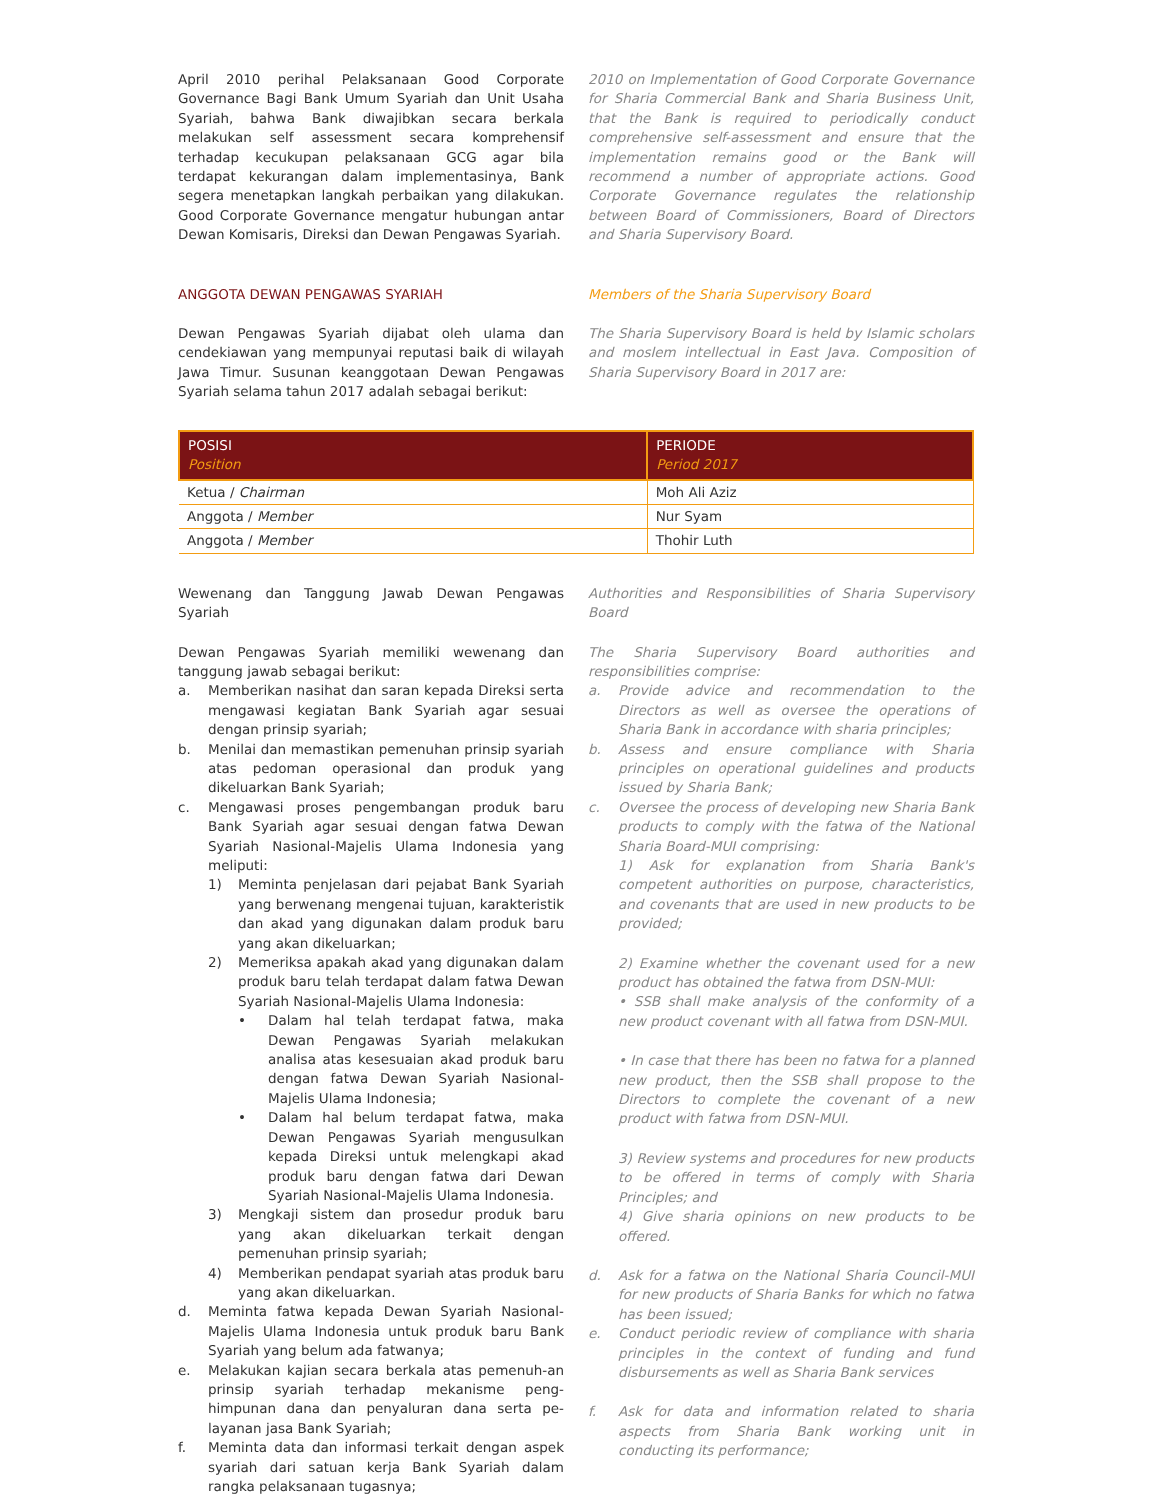April 2010 perihal Pelaksanaan Good Corporate Governance Bagi Bank Umum Syariah dan Unit Usaha Syariah, bahwa Bank diwajibkan secara berkala melakukan self assessment secara komprehensif terhadap kecukupan pelaksanaan GCG agar bila terdapat kekurangan dalam implementasinya, Bank segera menetapkan langkah perbaikan yang dilakukan. Good Corporate Governance mengatur hubungan antar Dewan Komisaris, Direksi dan Dewan Pengawas Syariah.
ANGGOTA DEWAN PENGAWAS SYARIAH
Dewan Pengawas Syariah dijabat oleh ulama dan cendekiawan yang mempunyai reputasi baik di wilayah Jawa Timur. Susunan keanggotaan Dewan Pengawas Syariah selama tahun 2017 adalah sebagai berikut:
2010 on Implementation of Good Corporate Governance for Sharia Commercial Bank and Sharia Business Unit, that the Bank is required to periodically conduct comprehensive self-assessment and ensure that the implementation remains good or the Bank will recommend a number of appropriate actions. Good Corporate Governance regulates the relationship between Board of Commissioners, Board of Directors and Sharia Supervisory Board.
Members of the Sharia Supervisory Board
The Sharia Supervisory Board is held by Islamic scholars and moslem intellectual in East Java. Composition of Sharia Supervisory Board in 2017 are:
| POSISI Position | PERIODE Period 2017 |
| --- | --- |
| Ketua / Chairman | Moh Ali Aziz |
| Anggota / Member | Nur Syam |
| Anggota / Member | Thohir Luth |
Wewenang dan Tanggung Jawab Dewan Pengawas Syariah
Dewan Pengawas Syariah memiliki wewenang dan tanggung jawab sebagai berikut:
a. Memberikan nasihat dan saran kepada Direksi serta mengawasi kegiatan Bank Syariah agar sesuai dengan prinsip syariah;
b. Menilai dan memastikan pemenuhan prinsip syariah atas pedoman operasional dan produk yang dikeluarkan Bank Syariah;
c. Mengawasi proses pengembangan produk baru Bank Syariah agar sesuai dengan fatwa Dewan Syariah Nasional-Majelis Ulama Indonesia yang meliputi:
1) Meminta penjelasan dari pejabat Bank Syariah yang berwenang mengenai tujuan, karakteristik dan akad yang digunakan dalam produk baru yang akan dikeluarkan;
2) Memeriksa apakah akad yang digunakan dalam produk baru telah terdapat dalam fatwa Dewan Syariah Nasional-Majelis Ulama Indonesia:
• Dalam hal telah terdapat fatwa, maka Dewan Pengawas Syariah melakukan analisa atas kesesuaian akad produk baru dengan fatwa Dewan Syariah Nasional-Majelis Ulama Indonesia;
• Dalam hal belum terdapat fatwa, maka Dewan Pengawas Syariah mengusulkan kepada Direksi untuk melengkapi akad produk baru dengan fatwa dari Dewan Syariah Nasional-Majelis Ulama Indonesia.
3) Mengkaji sistem dan prosedur produk baru yang akan dikeluarkan terkait dengan pemenuhan prinsip syariah;
4) Memberikan pendapat syariah atas produk baru yang akan dikeluarkan.
d. Meminta fatwa kepada Dewan Syariah Nasional-Majelis Ulama Indonesia untuk produk baru Bank Syariah yang belum ada fatwanya;
e. Melakukan kajian secara berkala atas pemenuh-an prinsip syariah terhadap mekanisme peng- himpunan dana dan penyaluran dana serta pe- layanan jasa Bank Syariah;
f. Meminta data dan informasi terkait dengan aspek syariah dari satuan kerja Bank Syariah dalam rangka pelaksanaan tugasnya;
Authorities and Responsibilities of Sharia Supervisory Board
The Sharia Supervisory Board authorities and responsibilities comprise:
a. Provide advice and recommendation to the Directors as well as oversee the operations of Sharia Bank in accordance with sharia principles;
b. Assess and ensure compliance with Sharia principles on operational guidelines and products issued by Sharia Bank;
c. Oversee the process of developing new Sharia Bank products to comply with the fatwa of the National Sharia Board-MUI comprising:
1) Ask for explanation from Sharia Bank's competent authorities on purpose, characteristics, and covenants that are used in new products to be provided;
2) Examine whether the covenant used for a new product has obtained the fatwa from DSN-MUI:
• SSB shall make analysis of the conformity of a new product covenant with all fatwa from DSN-MUI.
• In case that there has been no fatwa for a planned new product, then the SSB shall propose to the Directors to complete the covenant of a new product with fatwa from DSN-MUI.
3) Review systems and procedures for new products to be offered in terms of comply with Sharia Principles; and
4) Give sharia opinions on new products to be offered.
d. Ask for a fatwa on the National Sharia Council-MUI for new products of Sharia Banks for which no fatwa has been issued;
e. Conduct periodic review of compliance with sharia principles in the context of funding and fund disbursements as well as Sharia Bank services
f. Ask for data and information related to sharia aspects from Sharia Bank working unit in conducting its performance;